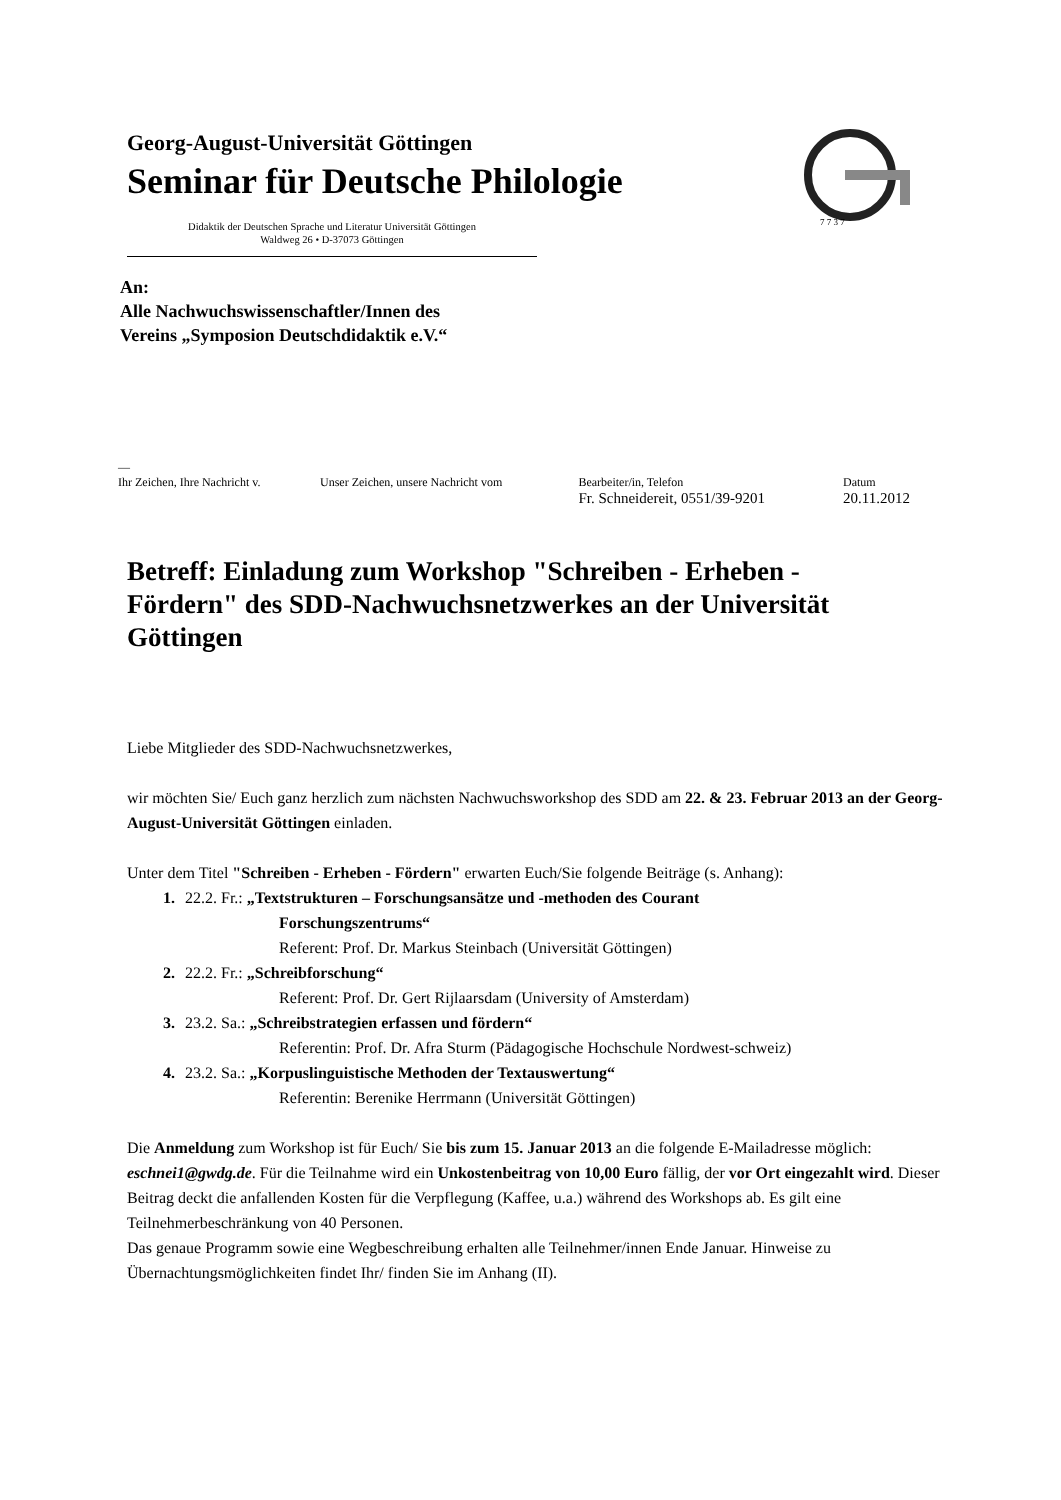Georg-August-Universität Göttingen
Seminar für Deutsche Philologie
Didaktik der Deutschen Sprache und Literatur Universität Göttingen
Waldweg 26 • D-37073 Göttingen
7 7 3 7
An:
Alle Nachwuchswissenschaftler/Innen des
Vereins „Symposion Deutschdidaktik e.V.“
—
| Ihr Zeichen, Ihre Nachricht v. | Unser Zeichen, unsere Nachricht vom | Bearbeiter/in, Telefon Fr. Schneidereit, 0551/39-9201 | Datum 20.11.2012 |
Betreff: Einladung zum Workshop "Schreiben - Erheben - Fördern" des SDD-Nachwuchsnetzwerkes an der Universität Göttingen
Liebe Mitglieder des SDD-Nachwuchsnetzwerkes,
wir möchten Sie/ Euch ganz herzlich zum nächsten Nachwuchsworkshop des SDD am 22. & 23. Februar 2013 an der Georg-August-Universität Göttingen einladen.
Unter dem Titel "Schreiben - Erheben - Fördern" erwarten Euch/Sie folgende Beiträge (s. Anhang):
1. 22.2. Fr.: „Textstrukturen – Forschungsansätze und -methoden des Courant
Forschungszentrums“
Referent: Prof. Dr. Markus Steinbach (Universität Göttingen)
2. 22.2. Fr.: „Schreibforschung“
Referent: Prof. Dr. Gert Rijlaarsdam (University of Amsterdam)
3. 23.2. Sa.: „Schreibstrategien erfassen und fördern“
Referentin: Prof. Dr. Afra Sturm (Pädagogische Hochschule Nordwest-schweiz)
4. 23.2. Sa.: „Korpuslinguistische Methoden der Textauswertung“
Referentin: Berenike Herrmann (Universität Göttingen)
Die Anmeldung zum Workshop ist für Euch/ Sie bis zum 15. Januar 2013 an die folgende E-Mailadresse möglich: eschnei1@gwdg.de. Für die Teilnahme wird ein Unkostenbeitrag von 10,00 Euro fällig, der vor Ort eingezahlt wird. Dieser Beitrag deckt die anfallenden Kosten für die Verpflegung (Kaffee, u.a.) während des Workshops ab. Es gilt eine Teilnehmerbeschränkung von 40 Personen.
Das genaue Programm sowie eine Wegbeschreibung erhalten alle Teilnehmer/innen Ende Januar. Hinweise zu Übernachtungsmöglichkeiten findet Ihr/ finden Sie im Anhang (II).